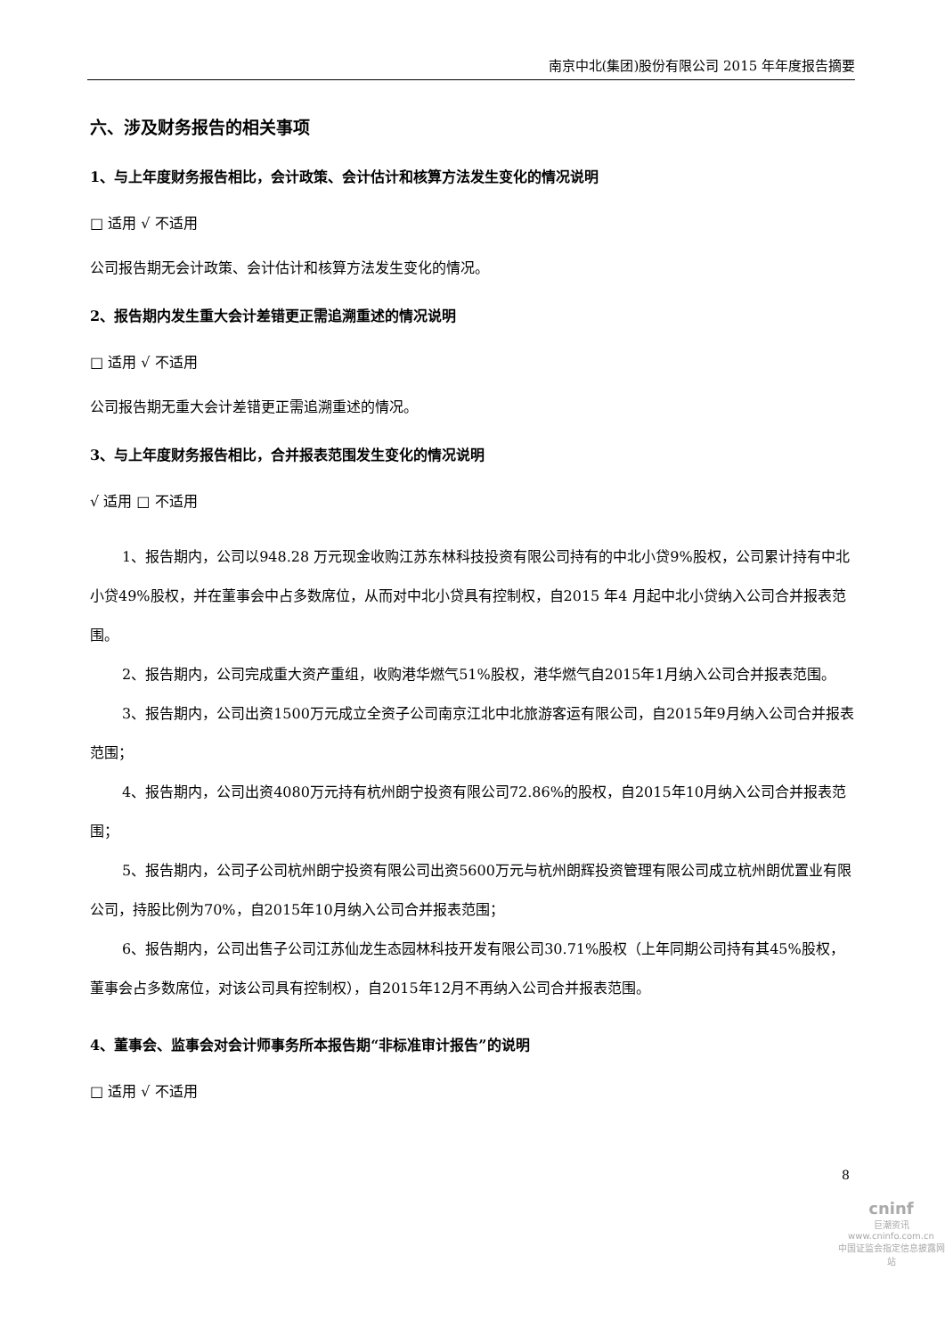南京中北(集团)股份有限公司 2015 年年度报告摘要
六、涉及财务报告的相关事项
1、与上年度财务报告相比，会计政策、会计估计和核算方法发生变化的情况说明
□ 适用 √ 不适用
公司报告期无会计政策、会计估计和核算方法发生变化的情况。
2、报告期内发生重大会计差错更正需追溯重述的情况说明
□ 适用 √ 不适用
公司报告期无重大会计差错更正需追溯重述的情况。
3、与上年度财务报告相比，合并报表范围发生变化的情况说明
√ 适用 □ 不适用
1、报告期内，公司以948.28 万元现金收购江苏东林科技投资有限公司持有的中北小贷9%股权，公司累计持有中北小贷49%股权，并在董事会中占多数席位，从而对中北小贷具有控制权，自2015 年4 月起中北小贷纳入公司合并报表范围。
2、报告期内，公司完成重大资产重组，收购港华燃气51%股权，港华燃气自2015年1月纳入公司合并报表范围。
3、报告期内，公司出资1500万元成立全资子公司南京江北中北旅游客运有限公司，自2015年9月纳入公司合并报表范围；
4、报告期内，公司出资4080万元持有杭州朗宁投资有限公司72.86%的股权，自2015年10月纳入公司合并报表范围；
5、报告期内，公司子公司杭州朗宁投资有限公司出资5600万元与杭州朗辉投资管理有限公司成立杭州朗优置业有限公司，持股比例为70%，自2015年10月纳入公司合并报表范围；
6、报告期内，公司出售子公司江苏仙龙生态园林科技开发有限公司30.71%股权（上年同期公司持有其45%股权，董事会占多数席位，对该公司具有控制权），自2015年12月不再纳入公司合并报表范围。
4、董事会、监事会对会计师事务所本报告期“非标准审计报告”的说明
□ 适用 √ 不适用
8
cninf
巨潮资讯
www.cninfo.com.cn
中国证监会指定信息披露网站